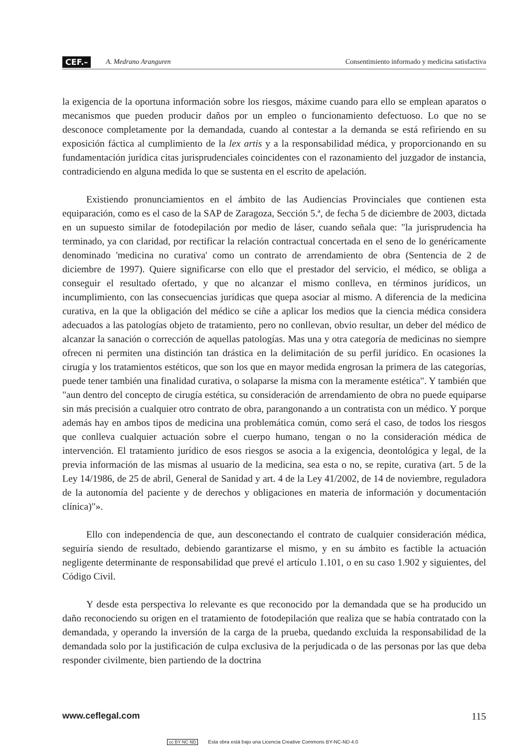CEF.– A. Medrano Aranguren Consentimiento informado y medicina satisfactiva
la exigencia de la oportuna información sobre los riesgos, máxime cuando para ello se emplean aparatos o mecanismos que pueden producir daños por un empleo o funcionamiento defectuoso. Lo que no se desconoce completamente por la demandada, cuando al contestar a la demanda se está refiriendo en su exposición fáctica al cumplimiento de la lex artis y a la responsabilidad médica, y proporcionando en su fundamentación jurídica citas jurisprudenciales coincidentes con el razonamiento del juzgador de instancia, contradiciendo en alguna medida lo que se sustenta en el escrito de apelación.
Existiendo pronunciamientos en el ámbito de las Audiencias Provinciales que contienen esta equiparación, como es el caso de la SAP de Zaragoza, Sección 5.ª, de fecha 5 de diciembre de 2003, dictada en un supuesto similar de fotodepilación por medio de láser, cuando señala que: "la jurisprudencia ha terminado, ya con claridad, por rectificar la relación contractual concertada en el seno de lo genéricamente denominado 'medicina no curativa' como un contrato de arrendamiento de obra (Sentencia de 2 de diciembre de 1997). Quiere significarse con ello que el prestador del servicio, el médico, se obliga a conseguir el resultado ofertado, y que no alcanzar el mismo conlleva, en términos jurídicos, un incumplimiento, con las consecuencias jurídicas que quepa asociar al mismo. A diferencia de la medicina curativa, en la que la obligación del médico se ciñe a aplicar los medios que la ciencia médica considera adecuados a las patologías objeto de tratamiento, pero no conllevan, obvio resultar, un deber del médico de alcanzar la sanación o corrección de aquellas patologías. Mas una y otra categoría de medicinas no siempre ofrecen ni permiten una distinción tan drástica en la delimitación de su perfil jurídico. En ocasiones la cirugía y los tratamientos estéticos, que son los que en mayor medida engrosan la primera de las categorías, puede tener también una finalidad curativa, o solaparse la misma con la meramente estética". Y también que "aun dentro del concepto de cirugía estética, su consideración de arrendamiento de obra no puede equiparse sin más precisión a cualquier otro contrato de obra, parangonando a un contratista con un médico. Y porque además hay en ambos tipos de medicina una problemática común, como será el caso, de todos los riesgos que conlleva cualquier actuación sobre el cuerpo humano, tengan o no la consideración médica de intervención. El tratamiento jurídico de esos riesgos se asocia a la exigencia, deontológica y legal, de la previa información de las mismas al usuario de la medicina, sea esta o no, se repite, curativa (art. 5 de la Ley 14/1986, de 25 de abril, General de Sanidad y art. 4 de la Ley 41/2002, de 14 de noviembre, reguladora de la autonomía del paciente y de derechos y obligaciones en materia de información y documentación clínica)"».
Ello con independencia de que, aun desconectando el contrato de cualquier consideración médica, seguiría siendo de resultado, debiendo garantizarse el mismo, y en su ámbito es factible la actuación negligente determinante de responsabilidad que prevé el artículo 1.101, o en su caso 1.902 y siguientes, del Código Civil.
Y desde esta perspectiva lo relevante es que reconocido por la demandada que se ha producido un daño reconociendo su origen en el tratamiento de fotodepilación que realiza que se había contratado con la demandada, y operando la inversión de la carga de la prueba, quedando excluida la responsabilidad de la demandada solo por la justificación de culpa exclusiva de la perjudicada o de las personas por las que deba responder civilmente, bien partiendo de la doctrina
www.ceflegal.com 115
cc BY NC ND Esta obra está bajo una Licencia Creative Commons BY-NC-ND 4.0